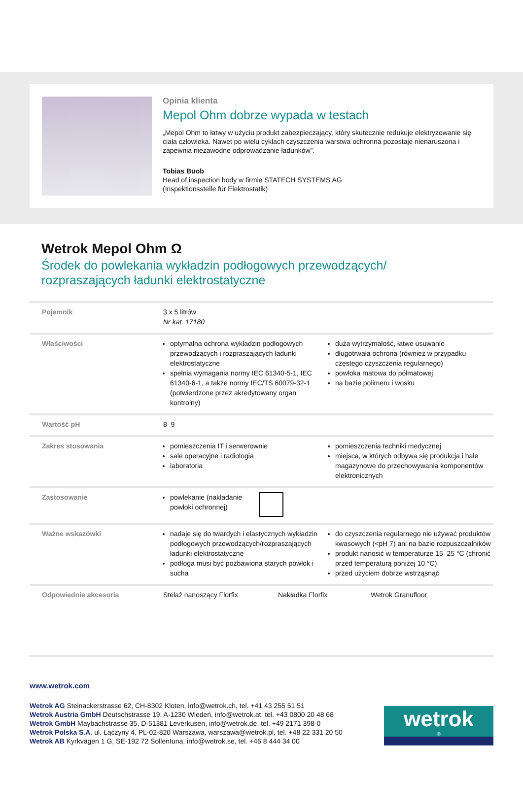Opinia klienta
Mepol Ohm dobrze wypada w testach
„Mepol Ohm to łatwy w użyciu produkt zabezpieczający, który skutecznie redukuje elektryzowanie się ciała człowieka. Nawet po wielu cyklach czyszczenia warstwa ochronna pozostaje nienaruszona i zapewnia niezawodne odprowadzanie ładunków”.
Tobias Buob
Head of inspection body w firmie STATECH SYSTEMS AG
(Inspektionsstelle für Elektrostatik)
Wetrok Mepol Ohm Ω
Środek do powlekania wykładzin podłogowych przewodzących/
rozpraszających ładunki elektrostatyczne
| Pojemnik | 3 x 5 litrów Nr kat. 17180 |
| Właściwości | optymalna ochrona wykładzin podłogowych przewodzących i rozpraszających ładunki elektrostatyczne spełnia wymagania normy IEC 61340-5-1, IEC 61340-6-1, a także normy IEC/TS 60079-32-1 (potwierdzone przez akredytowany organ kontrolny) duża wytrzymałość, łatwe usuwanie długotrwała ochrona (również w przypadku częstego czyszczenia regularnego) powłoka matowa do półmatowej na bazie polimeru i wosku |
| Wartość pH | 8–9 |
| Zakres stosowania | pomieszczenia IT i serwerownie sale operacyjne i radiologia laboratoria pomieszczenia techniki medycznej miejsca, w których odbywa się produkcja i hale magazynowe do przechowywania komponentów elektronicznych |
| Zastosowanie | powlekanie (nakładanie powłoki ochronnej) |
| Ważne wskazówki | nadaje się do twardych i elastycznych wykładzin podłogowych przewodzących/rozpraszających ładunki elektrostatyczne podłoga musi być pozbawiona starych powłok i sucha do czyszczenia regularnego nie używać produktów kwasowych (<pH 7) ani na bazie rozpuszczalników produkt nanosić w temperaturze 15–25 °C (chronić przed temperaturą poniżej 10 °C) przed użyciem dobrze wstrząsnąć |
| Odpowiednie akcesoria | Stelaż nanoszący Florfix Nakładka Florfix Wetrok Granufloor |
www.wetrok.com
Wetrok AG Steinackerstrasse 62, CH-8302 Kloten, info@wetrok.ch, tel. +41 43 255 51 51
Wetrok Austria GmbH Deutschstrasse 19, A-1230 Wiedeń, info@wetrok.at, tel. +43 0800 20 48 68
Wetrok GmbH Maybachstrasse 35, D-51381 Leverkusen, info@wetrok.de, tel. +49 2171 398-0
Wetrok Polska S.A. ul. Łączyny 4, PL-02-820 Warszawa, warszawa@wetrok.pl, tel. +48 22 331 20 50
Wetrok AB Kyrkvägen 1 G, SE-192 72 Sollentuna, info@wetrok.se, tel. +46 8 444 34 00
wetrok<sup>®</sup>